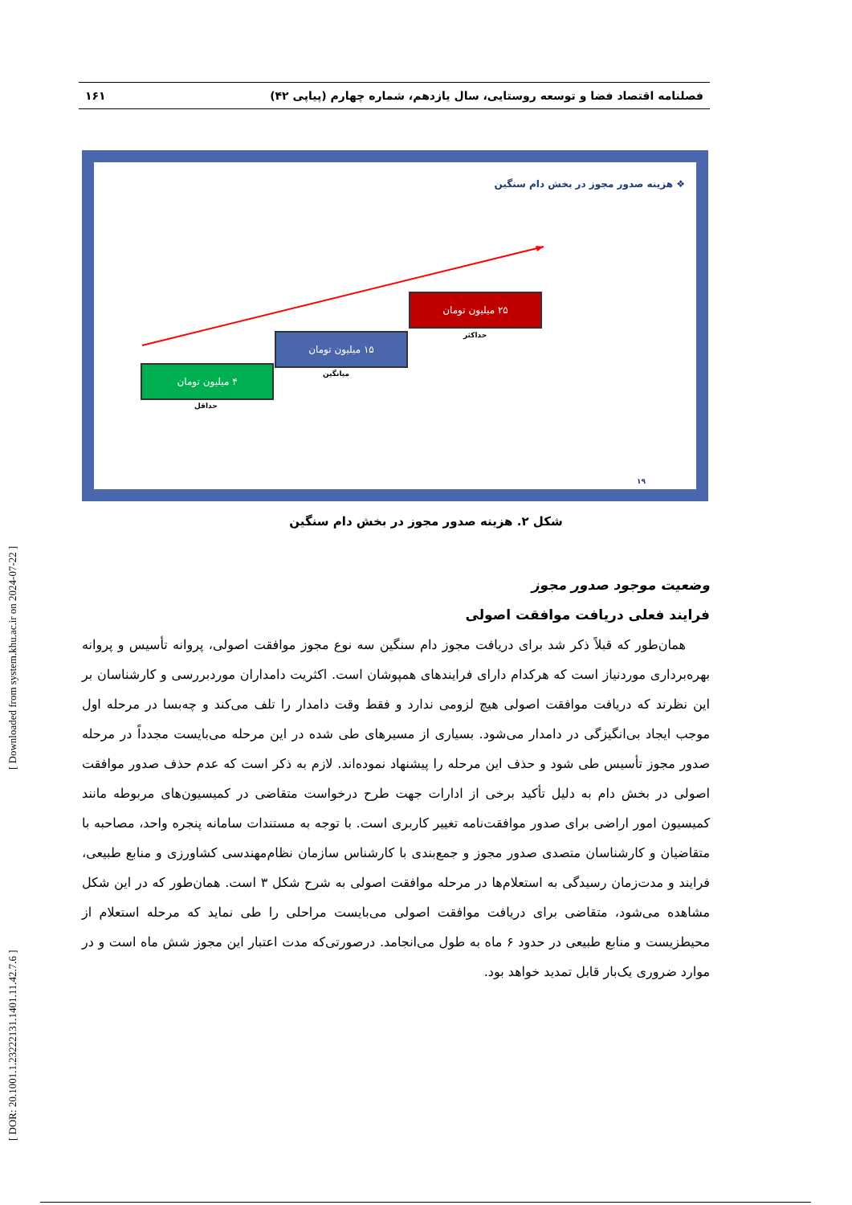[ DOR: 20.1001.1.23222131.1401.11.42.7.6 ] [ Downloaded from system.khu.ac.ir on 2024-07-22 ]
فصلنامه اقتصاد فضا و توسعه روستایی، سال یازدهم، شماره چهارم (پیاپی ۴۲) ۱۶۱
❖ هزینه صدور مجوز در بخش دام سنگین
۴ میلیون تومان
حداقل
۱۵ میلیون تومان
میانگین
۲۵ میلیون تومان
حداکثر
۱۹
شکل ۲. هزینه صدور مجوز در بخش دام سنگین
وضعیت موجود صدور مجوز
فرایند فعلی دریافت موافقت اصولی
همان‌طور که قبلاً ذکر شد برای دریافت مجوز دام سنگین سه نوع مجوز موافقت اصولی، پروانه تأسیس و پروانه بهره‌برداری موردنیاز است که هرکدام دارای فرایندهای همپوشان است. اکثریت دامداران موردبررسی و کارشناسان بر این نظرند که دریافت موافقت اصولی هیچ لزومی ندارد و فقط وقت دامدار را تلف می‌کند و چه‌بسا در مرحله اول موجب ایجاد بی‌انگیزگی در دامدار می‌شود. بسیاری از مسیرهای طی شده در این مرحله می‌بایست مجدداً در مرحله صدور مجوز تأسیس طی شود و حذف این مرحله را پیشنهاد نموده‌اند. لازم به ذکر است که عدم حذف صدور موافقت اصولی در بخش دام به دلیل تأکید برخی از ادارات جهت طرح درخواست متقاضی در کمیسیون‌های مربوطه مانند کمیسیون امور اراضی برای صدور موافقت‌نامه تغییر کاربری است. با توجه به مستندات سامانه پنجره واحد، مصاحبه با متقاضیان و کارشناسان متصدی صدور مجوز و جمع‌بندی با کارشناس سازمان نظام‌مهندسی کشاورزی و منابع طبیعی، فرایند و مدت‌زمان رسیدگی به استعلام‌ها در مرحله موافقت اصولی به شرح شکل ۳ است. همان‌طور که در این شکل مشاهده می‌شود، متقاضی برای دریافت موافقت اصولی می‌بایست مراحلی را طی نماید که مرحله استعلام از محیطزیست و منابع طبیعی در حدود ۶ ماه به طول می‌انجامد. درصورتی‌که مدت اعتبار این مجوز شش ماه است و در موارد ضروری یک‌بار قابل تمدید خواهد بود.